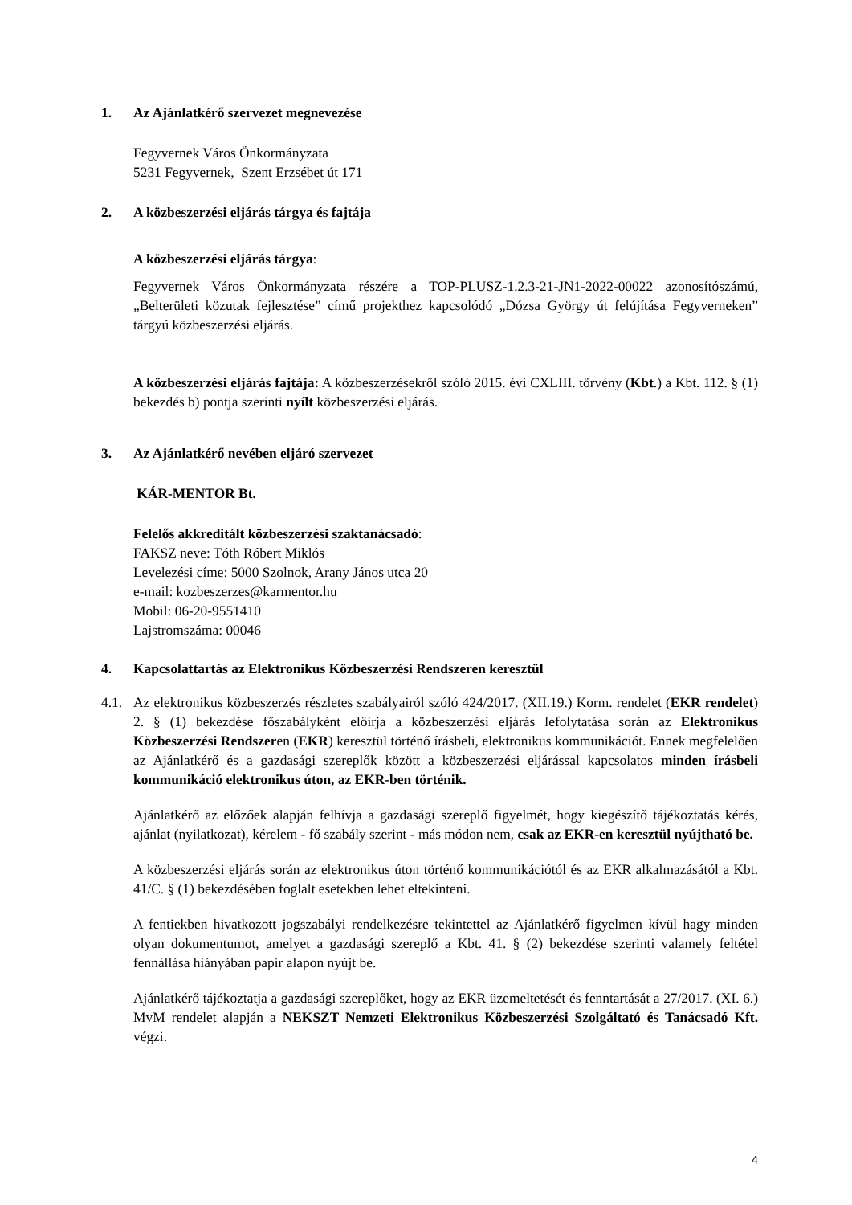1. Az Ajánlatkérő szervezet megnevezése
Fegyvernek Város Önkormányzata
5231 Fegyvernek, Szent Erzsébet út 171
2. A közbeszerzési eljárás tárgya és fajtája
A közbeszerzési eljárás tárgya:
Fegyvernek Város Önkormányzata részére a TOP-PLUSZ-1.2.3-21-JN1-2022-00022 azonosítószámú, „Belterületi közutak fejlesztése” című projekthez kapcsolódó „Dózsa György út felújítása Fegyverneken” tárgyú közbeszerzési eljárás.
A közbeszerzési eljárás fajtája: A közbeszerzésekről szóló 2015. évi CXLIII. törvény (Kbt.) a Kbt. 112. § (1) bekezdés b) pontja szerinti nyílt közbeszerzési eljárás.
3. Az Ajánlatkérő nevében eljáró szervezet
KÁR-MENTOR Bt.
Felelős akkreditált közbeszerzési szaktanácsadó:
FAKSZ neve: Tóth Róbert Miklós
Levelezési címe: 5000 Szolnok, Arany János utca 20
e-mail: kozbeszerzes@karmentor.hu
Mobil: 06-20-9551410
Lajstromszáma: 00046
4. Kapcsolattartás az Elektronikus Közbeszerzési Rendszeren keresztül
4.1.
Az elektronikus közbeszerzés részletes szabályairól szóló 424/2017. (XII.19.) Korm. rendelet (EKR rendelet) 2. § (1) bekezdése főszabályként előírja a közbeszerzési eljárás lefolytatása során az Elektronikus Közbeszerzési Rendszeren (EKR) keresztül történő írásbeli, elektronikus kommunikációt. Ennek megfelelően az Ajánlatkérő és a gazdasági szereplők között a közbeszerzési eljárással kapcsolatos minden írásbeli kommunikáció elektronikus úton, az EKR-ben történik.
Ajánlatkérő az előzőek alapján felhívja a gazdasági szereplő figyelmét, hogy kiegészítő tájékoztatás kérés, ajánlat (nyilatkozat), kérelem - fő szabály szerint - más módon nem, csak az EKR-en keresztül nyújtható be.
A közbeszerzési eljárás során az elektronikus úton történő kommunikációtól és az EKR alkalmazásától a Kbt. 41/C. § (1) bekezdésében foglalt esetekben lehet eltekinteni.
A fentiekben hivatkozott jogszabályi rendelkezésre tekintettel az Ajánlatkérő figyelmen kívül hagy minden olyan dokumentumot, amelyet a gazdasági szereplő a Kbt. 41. § (2) bekezdése szerinti valamely feltétel fennállása hiányában papír alapon nyújt be.
Ajánlatkérő tájékoztatja a gazdasági szereplőket, hogy az EKR üzemeltetését és fenntartását a 27/2017. (XI. 6.) MvM rendelet alapján a NEKSZT Nemzeti Elektronikus Közbeszerzési Szolgáltató és Tanácsadó Kft. végzi.
4